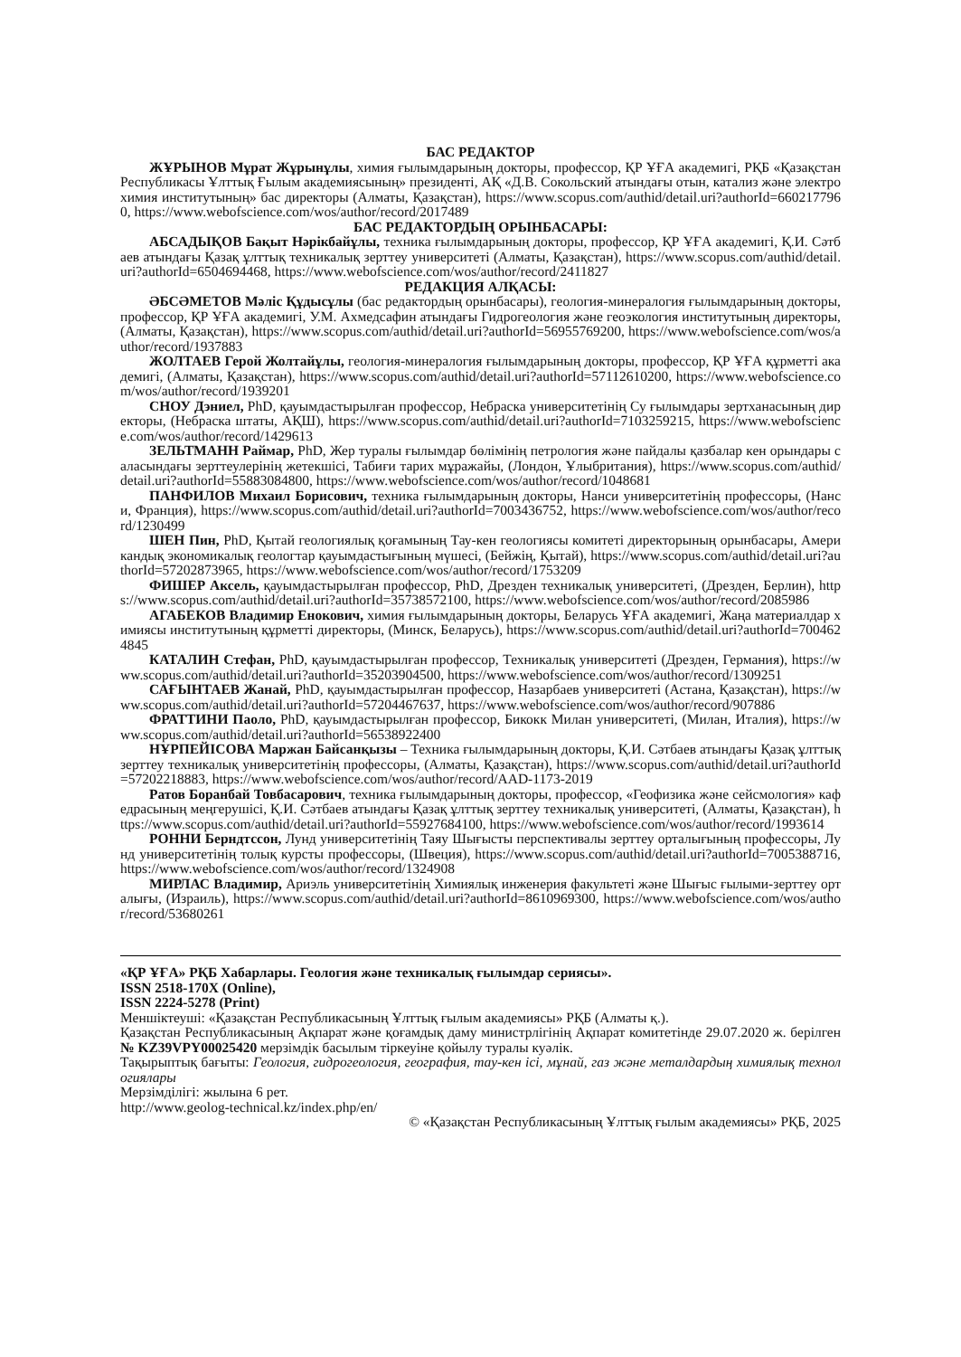БАС РЕДАКТОР
ЖҰРЫНОВ Мұрат Жұрынұлы, химия ғылымдарының докторы, профессор, ҚР ҰҒА академигі, РҚБ «Қазақстан Республикасы Ұлттық Ғылым академиясының» президенті, АҚ «Д.В. Сокольский атындағы отын, катализ және электрохимия институтының» бас директоры (Алматы, Қазақстан), https://www.scopus.com/authid/detail.uri?authorId=6602177960, https://www.webofscience.com/wos/author/record/2017489
БАС РЕДАКТОРДЫҢ ОРЫНБАСАРЫ:
АБСАДЫҚОВ Бақыт Нәрікбайұлы, техника ғылымдарының докторы, профессор, ҚР ҰҒА академигі, Қ.И. Сәтбаев атындағы Қазақ ұлттық техникалық зерттеу университеті (Алматы, Қазақстан), https://www.scopus.com/authid/detail.uri?authorId=6504694468, https://www.webofscience.com/wos/author/record/2411827
РЕДАКЦИЯ АЛҚАСЫ:
ӘБСӘМЕТОВ Мәліс Құдысұлы (бас редактордың орынбасары), геология-минералогия ғылымдарының докторы, профессор, ҚР ҰҒА академигі, У.М. Ахмедсафин атындағы Гидрогеология және геоэкология институтының директоры, (Алматы, Қазақстан), https://www.scopus.com/authid/detail.uri?authorId=56955769200, https://www.webofscience.com/wos/author/record/1937883
ЖОЛТАЕВ Герой Жолтайұлы, геология-минералогия ғылымдарының докторы, профессор, ҚР ҰҒА құрметті академигі, (Алматы, Қазақстан), https://www.scopus.com/authid/detail.uri?authorId=57112610200, https://www.webofscience.com/wos/author/record/1939201
СНОУ Дэниел, PhD, қауымдастырылған профессор, Небраска университетінің Су ғылымдары зертханасының директоры, (Небраска штаты, АҚШ), https://www.scopus.com/authid/detail.uri?authorId=7103259215, https://www.webofscience.com/wos/author/record/1429613
ЗЕЛЬТМАНН Раймар, PhD, Жер туралы ғылымдар бөлімінің петрология және пайдалы қазбалар кен орындары саласындағы зерттеулерінің жетекшісі, Табиғи тарих мұражайы, (Лондон, Ұлыбритания), https://www.scopus.com/authid/detail.uri?authorId=55883084800, https://www.webofscience.com/wos/author/record/1048681
ПАНФИЛОВ Михаил Борисович, техника ғылымдарының докторы, Нанси университетінің профессоры, (Нанси, Франция), https://www.scopus.com/authid/detail.uri?authorId=7003436752, https://www.webofscience.com/wos/author/record/1230499
ШЕН Пин, PhD, Қытай геологиялық қоғамының Тау-кен геологиясы комитеті директорының орынбасары, Американдық экономикалық геологтар қауымдастығының мүшесі, (Бейжің, Қытай), https://www.scopus.com/authid/detail.uri?authorId=57202873965, https://www.webofscience.com/wos/author/record/1753209
ФИШЕР Аксель, қауымдастырылған профессор, PhD, Дрезден техникалық университеті, (Дрезден, Берлин), https://www.scopus.com/authid/detail.uri?authorId=35738572100, https://www.webofscience.com/wos/author/record/2085986
АГАБЕКОВ Владимир Енокович, химия ғылымдарының докторы, Беларусь ҰҒА академигі, Жаңа материалдар химиясы институтының құрметті директоры, (Минск, Беларусь), https://www.scopus.com/authid/detail.uri?authorId=7004624845
КАТАЛИН Стефан, PhD, қауымдастырылған профессор, Техникалық университеті (Дрезден, Германия), https://www.scopus.com/authid/detail.uri?authorId=35203904500, https://www.webofscience.com/wos/author/record/1309251
САҒЫНТАЕВ Жанай, PhD, қауымдастырылған профессор, Назарбаев университеті (Астана, Қазақстан), https://www.scopus.com/authid/detail.uri?authorId=57204467637, https://www.webofscience.com/wos/author/record/907886
ФРАТТИНИ Паоло, PhD, қауымдастырылған профессор, Бикокк Милан университеті, (Милан, Италия), https://www.scopus.com/authid/detail.uri?authorId=56538922400
НҰРПЕЙІСОВА Маржан Байсанқызы – Техника ғылымдарының докторы, Қ.И. Сәтбаев атындағы Қазақ ұлттық зерттеу техникалық университетінің профессоры, (Алматы, Қазақстан), https://www.scopus.com/authid/detail.uri?authorId=57202218883, https://www.webofscience.com/wos/author/record/AAD-1173-2019
Ратов Боранбай Товбасарович, техника ғылымдарының докторы, профессор, «Геофизика және сейсмология» кафедрасының меңгерушісі, Қ.И. Сәтбаев атындағы Қазақ ұлттық зерттеу техникалық университеті, (Алматы, Қазақстан), https://www.scopus.com/authid/detail.uri?authorId=55927684100, https://www.webofscience.com/wos/author/record/1993614
РОННИ Берндтссон, Лунд университетінің Таяу Шығысты перспективалы зерттеу орталығының профессоры, Лунд университетінің толық курсты профессоры, (Швеция), https://www.scopus.com/authid/detail.uri?authorId=7005388716, https://www.webofscience.com/wos/author/record/1324908
МИРЛАС Владимир, Ариэль университетінің Химиялық инженерия факультеті және Шығыс ғылыми-зерттеу орталығы, (Израиль), https://www.scopus.com/authid/detail.uri?authorId=8610969300, https://www.webofscience.com/wos/author/record/53680261
«ҚР ҰҒА» РҚБ Хабарлары. Геология және техникалық ғылымдар сериясы».
ISSN 2518-170X (Online),
ISSN 2224-5278 (Print)
Меншіктеуші: «Қазақстан Республикасының Ұлттық ғылым академиясы» РҚБ (Алматы қ.).
Қазақстан Республикасының Ақпарат және қоғамдық даму министрлігінің Ақпарат комитетінде 29.07.2020 ж. берілген № KZ39VPY00025420 мерзімдік басылым тіркеуіне қойылу туралы куәлік.
Тақырыптық бағыты: Геология, гидрогеология, география, тау-кен ісі, мұнай, газ және металдардың химиялық технологиялары
Мерзімділігі: жылына 6 рет.
http://www.geolog-technical.kz/index.php/en/
© «Қазақстан Республикасының Ұлттық ғылым академиясы» РҚБ, 2025